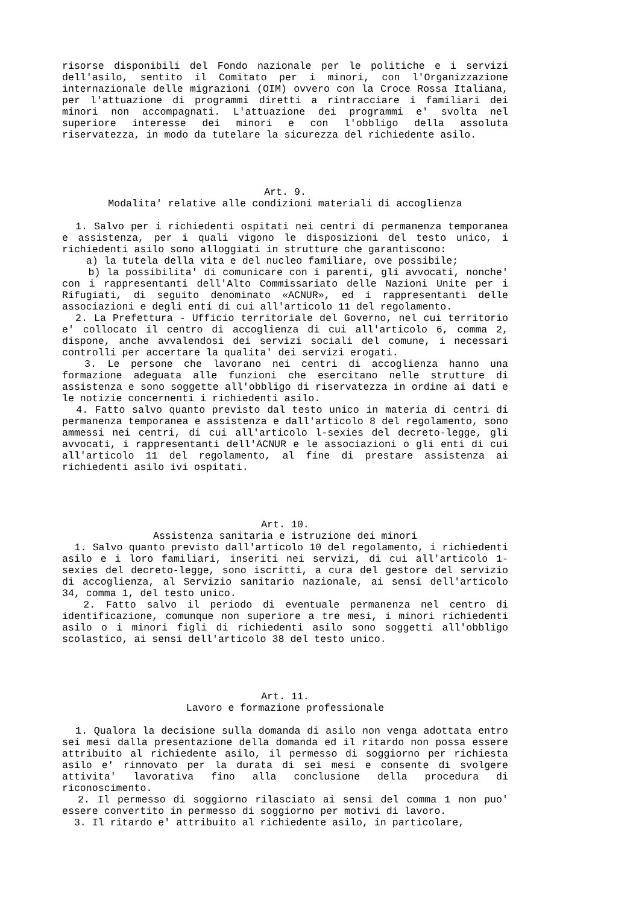risorse disponibili del Fondo nazionale per le politiche e i servizi dell'asilo, sentito il Comitato per i minori, con l'Organizzazione internazionale delle migrazioni (OIM) ovvero con la Croce Rossa Italiana, per l'attuazione di programmi diretti a rintracciare i familiari dei minori non accompagnati. L'attuazione dei programmi e' svolta nel superiore interesse dei minori e con l'obbligo della assoluta riservatezza, in modo da tutelare la sicurezza del richiedente asilo.
Art. 9.
Modalita' relative alle condizioni materiali di accoglienza
1. Salvo per i richiedenti ospitati nei centri di permanenza temporanea e assistenza, per i quali vigono le disposizioni del testo unico, i richiedenti asilo sono alloggiati in strutture che garantiscono:
a) la tutela della vita e del nucleo familiare, ove possibile;
b) la possibilita' di comunicare con i parenti, gli avvocati, nonche' con i rappresentanti dell'Alto Commissariato delle Nazioni Unite per i Rifugiati, di seguito denominato «ACNUR», ed i rappresentanti delle associazioni e degli enti di cui all'articolo 11 del regolamento.
2. La Prefettura - Ufficio territoriale del Governo, nel cui territorio e' collocato il centro di accoglienza di cui all'articolo 6, comma 2, dispone, anche avvalendosi dei servizi sociali del comune, i necessari controlli per accertare la qualita' dei servizi erogati.
3. Le persone che lavorano nei centri di accoglienza hanno una formazione adeguata alle funzioni che esercitano nelle strutture di assistenza e sono soggette all'obbligo di riservatezza in ordine ai dati e le notizie concernenti i richiedenti asilo.
4. Fatto salvo quanto previsto dal testo unico in materia di centri di permanenza temporanea e assistenza e dall'articolo 8 del regolamento, sono ammessi nei centri, di cui all'articolo l-sexies del decreto-legge, gli avvocati, i rappresentanti dell'ACNUR e le associazioni o gli enti di cui all'articolo 11 del regolamento, al fine di prestare assistenza ai richiedenti asilo ivi ospitati.
Art. 10.
Assistenza sanitaria e istruzione dei minori
1. Salvo quanto previsto dall'articolo 10 del regolamento, i richiedenti asilo e i loro familiari, inseriti nei servizi, di cui all'articolo 1-sexies del decreto-legge, sono iscritti, a cura del gestore del servizio di accoglienza, al Servizio sanitario nazionale, ai sensi dell'articolo 34, comma 1, del testo unico.
2. Fatto salvo il periodo di eventuale permanenza nel centro di identificazione, comunque non superiore a tre mesi, i minori richiedenti asilo o i minori figli di richiedenti asilo sono soggetti all'obbligo scolastico, ai sensi dell'articolo 38 del testo unico.
Art. 11.
Lavoro e formazione professionale
1. Qualora la decisione sulla domanda di asilo non venga adottata entro sei mesi dalla presentazione della domanda ed il ritardo non possa essere attribuito al richiedente asilo, il permesso di soggiorno per richiesta asilo e' rinnovato per la durata di sei mesi e consente di svolgere attivita' lavorativa fino alla conclusione della procedura di riconoscimento.
2. Il permesso di soggiorno rilasciato ai sensi del comma 1 non puo' essere convertito in permesso di soggiorno per motivi di lavoro.
3. Il ritardo e' attribuito al richiedente asilo, in particolare,